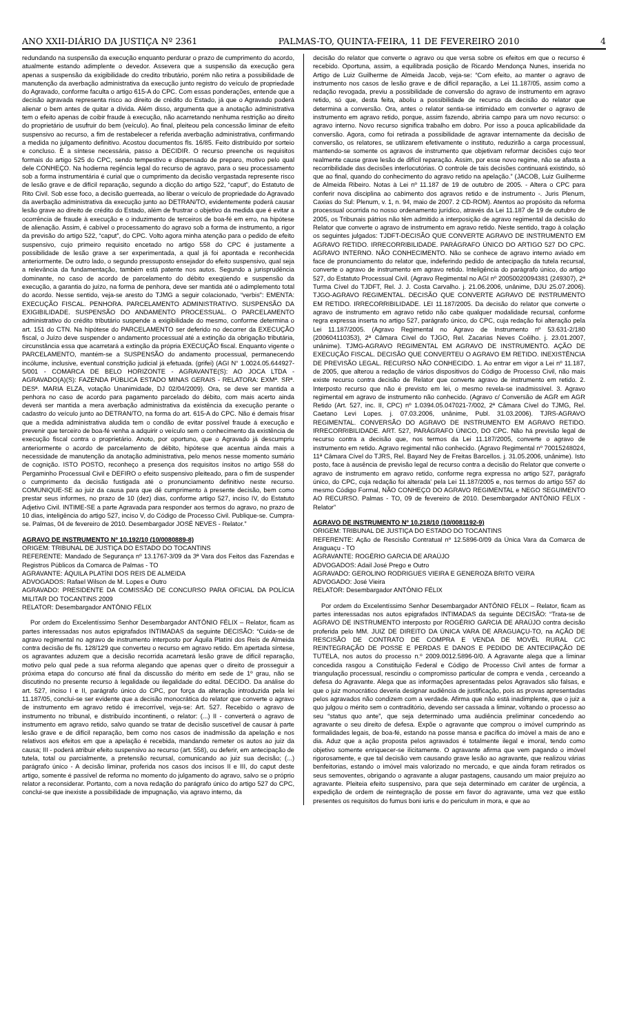ANO XXII-DIÁRIO DA JUSTIÇA Nº 2361 PALMAS-TO, QUINTA-FEIRA, 11 DE FEVEREIRO 2010 4
redundando na suspensão da execução enquanto perdurar o prazo de cumprimento do acordo, atualmente estando adimplente o devedor. Assevera que a suspensão da execução gera apenas a suspensão da exigibilidade do credito tributário, porém não retira a possibilidade de manutenção da averbação administrativa da execução junto registro do veículo de propriedade do Agravado, conforme faculta o artigo 615-A do CPC. Com essas ponderações, entende que a decisão agravada representa risco ao direito de crédito do Estado, já que o Agravado poderá alienar o bem antes de quitar a dívida. Além disso, argumenta que a anotação administrativa tem o efeito apenas de coibir fraude à execução, não acarretando nenhuma restrição ao direito do proprietário de usufruir do bem (veículo). Ao final, pleiteou pela concessão liminar de efeito suspensivo ao recurso, a fim de restabelecer a referida averbação administrativa, confirmando a medida no julgamento definitivo. Acostou documentos fls. 16/85. Feito distribuído por sorteio e concluso. É a síntese necessária, passo a DECIDIR. O recurso preenche os requisitos formais do artigo 525 do CPC, sendo tempestivo e dispensado de preparo, motivo pelo qual dele CONHEÇO. Na hodierna regência legal do recurso de agravo, para o seu processamento sob a forma instrumentária é curial que o cumprimento da decisão vergastada represente risco de lesão grave e de difícil reparação, segundo a dicção do artigo 522, “caput”, do Estatuto de Rito Civil. Sob esse foco, a decisão guerreada, ao liberar o veículo de propriedade do Agravado da averbação administrativa da execução junto ao DETRAN/TO, evidentemente poderá causar lesão grave ao direito de crédito do Estado, além de frustrar o objetivo da medida que é evitar a ocorrência de fraude à execução e o induzimento de terceiros de boa-fé em erro, na hipótese de alienação. Assim, é cabível o processamento do agravo sob a forma de instrumento, a rigor da previsão do artigo 522, “caput”, do CPC. Volto agora minha atenção para o pedido de efeito suspensivo, cujo primeiro requisito encetado no artigo 558 do CPC é justamente a possibilidade de lesão grave a ser experimentada, a qual já foi apontada e reconhecida anteriormente. De outro lado, o segundo pressuposto ensejador do efeito suspensivo, qual seja a relevância da fundamentação, também está patente nos autos. Segundo a jurisprudência dominante, no caso de acordo de parcelamento do débito exeqüendo e suspensão da execução, a garantia do juízo, na forma de penhora, deve ser mantida até o adimplemento total do acordo. Nesse sentido, veja-se aresto do TJMG a seguir colacionado, “verbis”: EMENTA: EXECUÇÃO FISCAL. PENHORA. PARCELAMENTO ADMINISTRATIVO. SUSPENSÃO DA EXIGIBILIDADE. SUSPENSÃO DO ANDAMENTO PROCESSUAL. O PARCELAMENTO administrativo do crédito tributário suspende a exigibilidade do mesmo, conforme determina o art. 151 do CTN. Na hipótese do PARCELAMENTO ser deferido no decorrer da EXECUÇÃO fiscal, o Juízo deve suspender o andamento processual até a extinção da obrigação tributária, circunstância essa que acarretará a extinção da própria EXECUÇÃO fiscal. Enquanto vigente o PARCELAMENTO, mantém-se a SUSPENSÃO do andamento processual, permanecendo incólume, inclusive, eventual constrição judicial já efetuada. (grifei) (AGI N° 1.0024.05.644927-5/001 - COMARCA DE BELO HORIZONTE - AGRAVANTE(S): AO JOCA LTDA - AGRAVADO(A)(S): FAZENDA PÚBLICA ESTADO MINAS GERAIS - RELATORA: EXMª. SRª. DESª. MARIA ELZA, votação Unanimidade, DJ 02/04/2009). Ora, se deve ser mantida a penhora no caso de acordo para pagamento parcelado do débito, com mais acerto ainda deverá ser mantida a mera averbação administrativa da existência da execução perante o cadastro do veículo junto ao DETRAN/TO, na forma do art. 615-A do CPC. Não é demais frisar que a medida administrativa aludida tem o condão de evitar possível fraude á execução e prevenir que terceiro de boa-fé venha a adquirir o veículo sem o conhecimento da existência de execução fiscal contra o proprietário. Anoto, por oportuno, que o Agravado já descumpriu anteriormente o acordo de parcelamento de débito, hipótese que acentua ainda mais a necessidade de manutenção da anotação administrativa, pelo menos nesse momento sumário de cognição. ISTO POSTO, reconheço a presença dos requisitos ínsitos no artigo 558 do Pergaminho Processual Civil e DEFIRO o efeito suspensivo pleiteado, para o fim de suspender o cumprimento da decisão fustigada até o pronunciamento definitivo neste recurso. COMUNIQUE-SE ao juiz da causa para que dê cumprimento à presente decisão, bem como prestar seus informes, no prazo de 10 (dez) dias, conforme artigo 527, inciso IV, do Estatuto Adjetivo Civil. INTIME-SE a parte Agravada para responder aos termos do agravo, no prazo de 10 dias, inteligência do artigo 527, inciso V, do Código de Processo Civil. Publique-se. Cumpra-se. Palmas, 04 de fevereiro de 2010. Desembargador JOSÉ NEVES - Relator.”
AGRAVO DE INSTRUMENTO Nº 10.192/10 (10/0080889-8)
ORIGEM: TRIBUNAL DE JUSTIÇA DO ESTADO DO TOCANTINS
REFERENTE: Mandado de Segurança nº 13.1767-3/09 da 3ª Vara dos Feitos das Fazendas e Registros Públicos da Comarca de Palmas - TO
AGRAVANTE: ÁQUILA PLATÍNI DOS REIS DE ALMEIDA
ADVOGADOS: Rafael Wilson de M. Lopes e Outro
AGRAVADO: PRESIDENTE DA COMISSÃO DE CONCURSO PARA OFICIAL DA POLÍCIA MILITAR DO TOCANTINS 2009
RELATOR: Desembargador ANTÔNIO FÉLIX
Por ordem do Excelentíssimo Senhor Desembargador ANTÔNIO FÉLIX – Relator, ficam as partes interessadas nos autos epigrafados INTIMADAS da seguinte DECISÃO: “Cuida-se de agravo regimental no agravo de instrumento interposto por Áquila Platíni dos Reis de Almeida contra decisão de fls. 128/129 que converteu o recurso em agravo retido. Em apertada síntese, os agravantes aduzem que a decisão recorrida acarretará lesão grave de difícil reparação, motivo pelo qual pede a sua reforma alegando que apenas quer o direito de prosseguir a próxima etapa do concurso até final da discussão do mérito em sede de 1º grau, não se discutindo no presente recurso à legalidade ou ilegalidade do edital. DECIDO. Da análise do art. 527, inciso I e II, parágrafo único do CPC, por força da alteração introduzida pela lei 11.187/05, conclui-se ser evidente que a decisão monocrática do relator que converte o agravo de instrumento em agravo retido é irrecorrível, veja-se: Art. 527. Recebido o agravo de instrumento no tribunal, e distribuído incontinenti, o relator: (...) II - converterá o agravo de instrumento em agravo retido, salvo quando se tratar de decisão suscetível de causar à parte lesão grave e de difícil reparação, bem como nos casos de inadmissão da apelação e nos relativos aos efeitos em que a apelação é recebida, mandando remeter os autos ao juiz da causa; III - poderá atribuir efeito suspensivo ao recurso (art. 558), ou deferir, em antecipação de tutela, total ou parcialmente, a pretensão recursal, comunicando ao juiz sua decisão; (...) parágrafo único - A decisão liminar, proferida nos casos dos incisos II e III, do caput deste artigo, somente é passível de reforma no momento do julgamento do agravo, salvo se o próprio relator a reconsiderar. Portanto, com a nova redação do parágrafo único do artigo 527 do CPC, conclui-se que inexiste a possibilidade de impugnação, via agravo interno, da
decisão do relator que converte o agravo ou que versa sobre os efeitos em que o recurso é recebido. Oportuna, assim, a equilibrada posição de Ricardo Mendonça Nunes, inserida no Artigo de Luiz Guilherme de Almeida Jacob, veja-se: “Com efeito, ao manter o agravo de instrumento nos casos de lesão grave e de difícil reparação, a Lei 11.187/05, assim como a redação revogada, previu a possibilidade de conversão do agravo de instrumento em agravo retido, só que, desta feita, aboliu a possibilidade de recurso da decisão do relator que determina a conversão. Ora, antes o relator sentia-se intimidado em converter o agravo de instrumento em agravo retido, porque, assim fazendo, abriria campo para um novo recurso: o agravo interno. Novo recurso significa trabalho em dobro. Por isso a pouca aplicabilidade da conversão. Agora, como foi retirada a possibilidade de agravar internamente da decisão de conversão, os relatores, se utilizarem efetivamente o instituto, reduzirão a carga processual, mantendo-se somente os agravos de instrumento que objetivam reformar decisões cujo teor realmente cause grave lesão de difícil reparação. Assim, por esse novo regime, não se afasta a recorribilidade das decisões interlocutórias. O controle de tais decisões continuará existindo, só que ao final, quando do conhecimento do agravo retido na apelação.” (JACOB, Luiz Guilherme de Almeida Ribeiro. Notas à Lei nº 11.187 de 19 de outubro de 2005. - Altera o CPC para conferir nova disciplina ao cabimento dos agravos retido e de instrumento -. Juris Plenum, Caxias do Sul: Plenum, v. 1, n. 94, maio de 2007. 2 CD-ROM). Atentos ao propósito da reforma processual ocorrida no nosso ordenamento jurídico, através da Lei 11.187 de 19 de outubro de 2005, os Tribunais pátrios não têm admitido a interposição de agravo regimental da decisão do Relator que converte o agravo de instrumento em agravo retido. Neste sentido, trago à colação os seguintes julgados: TJDFT-DECISÃO QUE CONVERTE AGRAVO DE INSTRUMENTO EM AGRAVO RETIDO. IRRECORRIBILIDADE. PARÁGRAFO ÚNICO DO ARTIGO 527 DO CPC. AGRAVO INTERNO. NÃO CONHECIMENTO. Não se conhece de agravo interno aviado em face de pronunciamento do relator que, indeferindo pedido de antecipação da tutela recursal, converte o agravo de instrumento em agravo retido. Inteligência do parágrafo único, do artigo 527, do Estatuto Processual Civil. (Agravo Regimental no AGI nº 20050020094381 (249307), 2ª Turma Cível do TJDFT, Rel. J. J. Costa Carvalho. j. 21.06.2006, unânime, DJU 25.07.2006). TJGO-AGRAVO REGIMENTAL. DECISÃO QUE CONVERTE AGRAVO DE INSTRUMENTO EM RETIDO. IRRECORRIBILIDADE. LEI 11.187/2005. Da decisão do relator que converte o agravo de instrumento em agravo retido não cabe qualquer modalidade recursal, conforme regra expressa inserta no artigo 527, parágrafo único, do CPC, cuja redação foi alteração pela Lei 11.187/2005. (Agravo Regimental no Agravo de Instrumento nº 53.631-2/180 (200604110353), 2ª Câmara Cível do TJGO, Rel. Zacarias Neves Coêlho. j. 23.01.2007, unânime). TJMG-AGRAVO REGIMENTAL EM AGRAVO DE INSTRUMENTO. AÇÃO DE EXECUÇÃO FISCAL. DECISÃO QUE CONVERTEU O AGRAVO EM RETIDO. INEXISTÊNCIA DE PREVISÃO LEGAL. RECURSO NÃO CONHECIDO. 1. Ao entrar em vigor a Lei nº 11.187, de 2005, que alterou a redação de vários dispositivos do Código de Processo Civil, não mais existe recurso contra decisão de Relator que converte agravo de instrumento em retido. 2. Interposto recurso que não é previsto em lei, o mesmo revela-se inadmissível. 3. Agravo regimental em agravo de instrumento não conhecido. (Agravo c/ Conversão de AGR em AGR Retido (Art. 527, inc. II, CPC) nº 1.0394.05.047021-7/002, 2ª Câmara Cível do TJMG, Rel. Caetano Levi Lopes. j. 07.03.2006, unânime, Publ. 31.03.2006). TJRS-AGRAVO REGIMENTAL. CONVERSÃO DO AGRAVO DE INSTRUMENTO EM AGRAVO RETIDO. IRRECORRIBILIDADE. ART. 527, PARÁGRAFO ÚNICO, DO CPC. Não há previsão legal de recurso contra a decisão que, nos termos da Lei 11.187/2005, converte o agravo de instrumento em retido. Agravo regimental não conhecido. (Agravo Regimental nº 70015248024, 11ª Câmara Cível do TJRS, Rel. Bayard Ney de Freitas Barcellos. j. 31.05.2006, unânime). Isto posto, face à ausência de previsão legal de recurso contra a decisão do Relator que converte o agravo de instrumento em agravo retido, conforme regra expressa no artigo 527, parágrafo único, do CPC, cuja redação foi alterada' pela Lei 11.187/2005 e, nos termos do artigo 557 do mesmo Código Formal, NÃO CONHEÇO DO AGRAVO REGIMENTAL e NEGO SEGUIMENTO AO RECURSO. Palmas - TO, 09 de fevereiro de 2010. Desembargador ANTÔNIO FÉLIX - Relator”
AGRAVO DE INSTRUMENTO Nº 10.218/10 (10/0081192-9)
ORIGEM: TRIBUNAL DE JUSTIÇA DO ESTADO DO TOCANTINS
REFERENTE: Ação de Rescisão Contratual nº 12.5896-0/09 da Única Vara da Comarca de Araguaçu - TO
AGRAVANTE: ROGÉRIO GARCIA DE ARAÚJO
ADVOGADOS: Adail José Prego e Outro
AGRAVADO: GEROLINO RODRIGUES VIEIRA E GENEROZA BRITO VEIRA
ADVOGADO: José Vieira
RELATOR: Desembargador ANTÔNIO FÉLIX
Por ordem do Excelentíssimo Senhor Desembargador ANTÔNIO FÉLIX – Relator, ficam as partes interessadas nos autos epigrafados INTIMADAS da seguinte DECISÃO: “Trata-se de AGRAVO DE INSTRUMENTO interposto por ROGÉRIO GARCIA DE ARAÚJO contra decisão proferida pelo MM. JUIZ DE DIREITO DA ÚNICA VARA DE ARAGUAÇU-TO, na AÇÃO DE RESCISÃO DE CONTRATO DE COMPRA E VENDA DE MOVÉL RURAL C/C REINTEGRAÇÃO DE POSSE E PERDAS E DANOS E PEDIDO DE ANTECIPAÇÃO DE TUTELA, nos autos do processo n.º 2009.0012.5896-0/0. A Agravante alega que a liminar concedida rasgou a Constituição Federal e Código de Processo Civil antes de formar a triangulação processual, rescindiu o compromisso particular de compra e venda , cerceando a defesa do Agravante. Alega que as informações apresentadas pelos Agravados são falsas, e que o juiz monocrático deveria designar audiência de justificação, pois as provas apresentadas pelos agravados não condizem com a verdade. Afirma que não está inadimplente, que o juiz a quo julgou o mérito sem o contraditório, devendo ser cassada a liminar, voltando o processo ao seu “status quo ante”, que seja determinado uma audiência preliminar concedendo ao agravante o seu direito de defesa. Expõe o agravante que comprou o imóvel cumprindo as formalidades legais, de boa-fé, estando na posse mansa e pacífica do imóvel a mais de ano e dia. Aduz que a ação proposta pelos agravados é totalmente ilegal e imoral, tendo como objetivo somente enriquecer-se ilicitamente. O agravante afirma que vem pagando o imóvel rigorosamente, e que tal decisão vem causando grave lesão ao agravante, que realizou várias benfeitorias, estando o imóvel mais valorizado no mercado, e que ainda foram retirados os seus semoventes, obrigando o agravante a alugar pastagens, causando um maior prejuízo ao agravante. Pleiteia efeito suspensivo, para que seja determinado em caráter de urgência, a expedição de ordem de reintegração de posse em favor do agravante, uma vez que estão presentes os requisitos do fumus boni iuris e do periculum in mora, e que ao